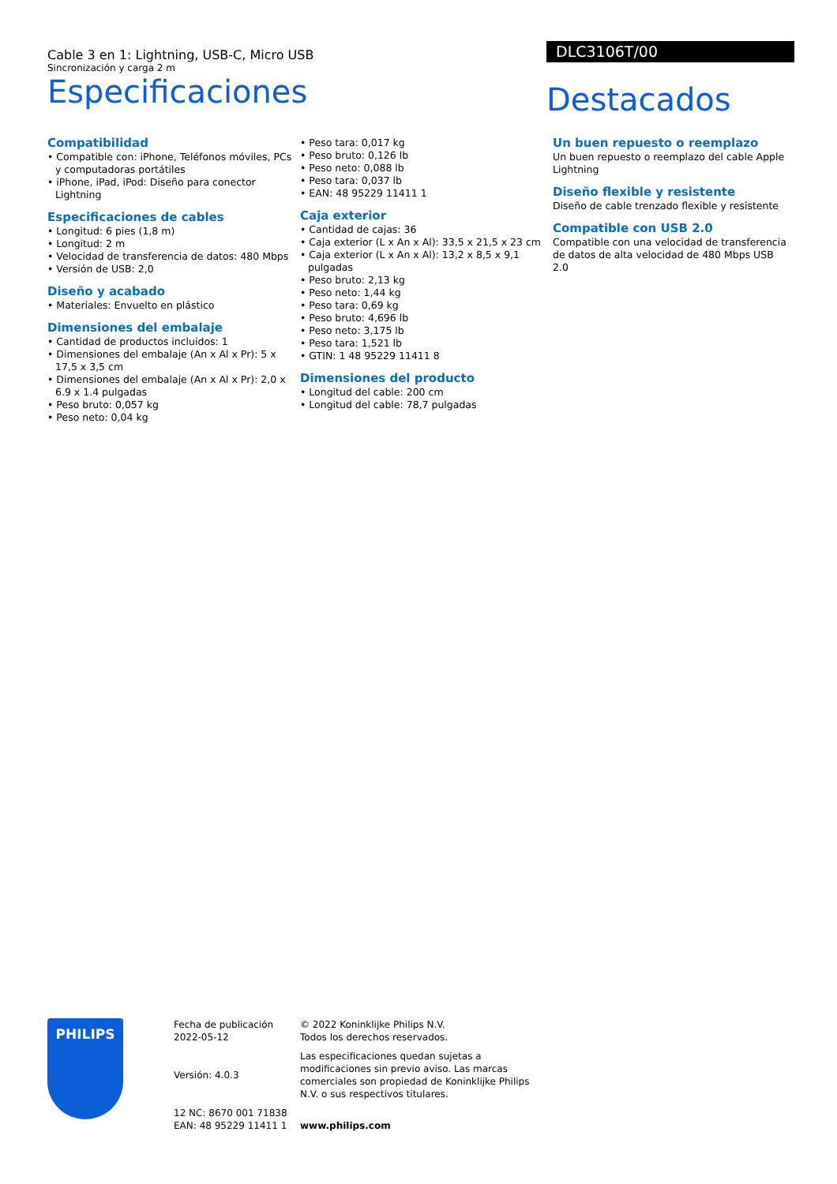Cable 3 en 1: Lightning, USB-C, Micro USB
Sincronización y carga 2 m
Especificaciones
DLC3106T/00
Destacados
Compatibilidad
• Compatible con: iPhone, Teléfonos móviles, PCs y computadoras portátiles
• iPhone, iPad, iPod: Diseño para conector Lightning
Especificaciones de cables
• Longitud: 6 pies (1,8 m)
• Longitud: 2 m
• Velocidad de transferencia de datos: 480 Mbps
• Versión de USB: 2,0
Diseño y acabado
• Materiales: Envuelto en plástico
Dimensiones del embalaje
• Cantidad de productos incluidos: 1
• Dimensiones del embalaje (An x Al x Pr): 5 x 17,5 x 3,5 cm
• Dimensiones del embalaje (An x Al x Pr): 2,0 x 6.9 x 1.4 pulgadas
• Peso bruto: 0,057 kg
• Peso neto: 0,04 kg
• Peso tara: 0,017 kg
• Peso bruto: 0,126 lb
• Peso neto: 0,088 lb
• Peso tara: 0,037 lb
• EAN: 48 95229 11411 1
Caja exterior
• Cantidad de cajas: 36
• Caja exterior (L x An x Al): 33,5 x 21,5 x 23 cm
• Caja exterior (L x An x Al): 13,2 x 8,5 x 9,1 pulgadas
• Peso bruto: 2,13 kg
• Peso neto: 1,44 kg
• Peso tara: 0,69 kg
• Peso bruto: 4,696 lb
• Peso neto: 3,175 lb
• Peso tara: 1,521 lb
• GTIN: 1 48 95229 11411 8
Dimensiones del producto
• Longitud del cable: 200 cm
• Longitud del cable: 78,7 pulgadas
Un buen repuesto o reemplazo
Un buen repuesto o reemplazo del cable Apple Lightning
Diseño flexible y resistente
Diseño de cable trenzado flexible y resistente
Compatible con USB 2.0
Compatible con una velocidad de transferencia de datos de alta velocidad de 480 Mbps USB 2.0
PHILIPS
Fecha de publicación
2022-05-12
Versión: 4.0.3
12 NC: 8670 001 71838
EAN: 48 95229 11411 1
© 2022 Koninklijke Philips N.V.
Todos los derechos reservados.
Las especificaciones quedan sujetas a modificaciones sin previo aviso. Las marcas comerciales son propiedad de Koninklijke Philips N.V. o sus respectivos titulares.
www.philips.com